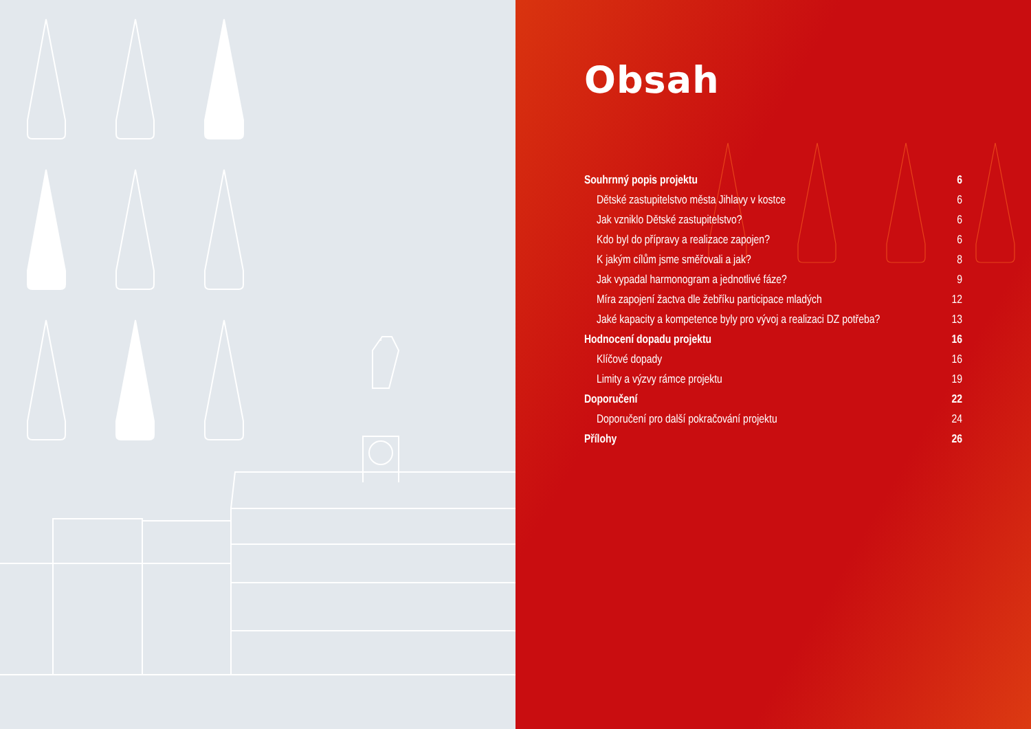Obsah
| Souhrnný popis projektu | 6 |
| Dětské zastupitelstvo města Jihlavy v kostce | 6 |
| Jak vzniklo Dětské zastupitelstvo? | 6 |
| Kdo byl do přípravy a realizace zapojen? | 6 |
| K jakým cílům jsme směřovali a jak? | 8 |
| Jak vypadal harmonogram a jednotlivé fáze? | 9 |
| Míra zapojení žactva dle žebříku participace mladých | 12 |
| Jaké kapacity a kompetence byly pro vývoj a realizaci DZ potřeba? | 13 |
| Hodnocení dopadu projektu | 16 |
| Klíčové dopady | 16 |
| Limity a výzvy rámce projektu | 19 |
| Doporučení | 22 |
| Doporučení pro další pokračování projektu | 24 |
| Přílohy | 26 |